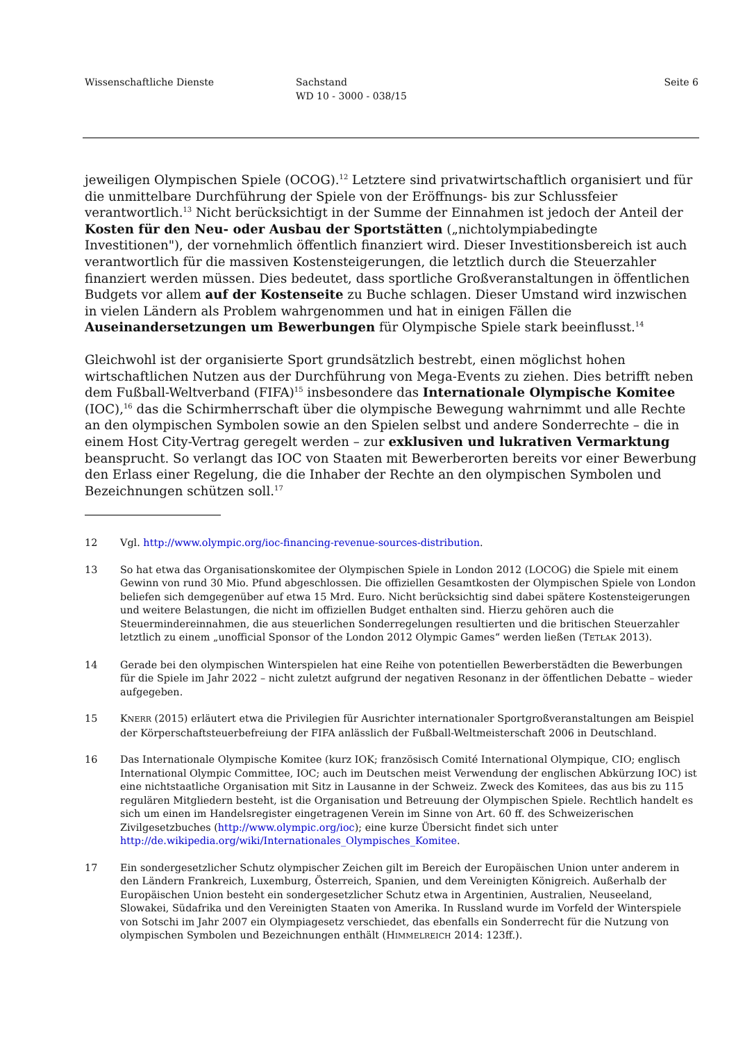Wissenschaftliche Dienste Sachstand
WD 10 - 3000 - 038/15
Seite 6
jeweiligen Olympischen Spiele (OCOG).<sup>12</sup> Letztere sind privatwirtschaftlich organisiert und für die unmittelbare Durchführung der Spiele von der Eröffnungs- bis zur Schlussfeier verantwortlich.<sup>13</sup> Nicht berücksichtigt in der Summe der Einnahmen ist jedoch der Anteil der Kosten für den Neu- oder Ausbau der Sportstätten („nichtolympiabedingte Investitionen"), der vornehmlich öffentlich finanziert wird. Dieser Investitionsbereich ist auch verantwortlich für die massiven Kostensteigerungen, die letztlich durch die Steuerzahler finanziert werden müssen. Dies bedeutet, dass sportliche Großveranstaltungen in öffentlichen Budgets vor allem auf der Kostenseite zu Buche schlagen. Dieser Umstand wird inzwischen in vielen Ländern als Problem wahrgenommen und hat in einigen Fällen die Auseinandersetzungen um Bewerbungen für Olympische Spiele stark beeinflusst.<sup>14</sup>
Gleichwohl ist der organisierte Sport grundsätzlich bestrebt, einen möglichst hohen wirtschaftlichen Nutzen aus der Durchführung von Mega-Events zu ziehen. Dies betrifft neben dem Fußball-Weltverband (FIFA)<sup>15</sup> insbesondere das Internationale Olympische Komitee (IOC),<sup>16</sup> das die Schirmherrschaft über die olympische Bewegung wahrnimmt und alle Rechte an den olympischen Symbolen sowie an den Spielen selbst und andere Sonderrechte – die in einem Host City-Vertrag geregelt werden – zur exklusiven und lukrativen Vermarktung beansprucht. So verlangt das IOC von Staaten mit Bewerberorten bereits vor einer Bewerbung den Erlass einer Regelung, die die Inhaber der Rechte an den olympischen Symbolen und Bezeichnungen schützen soll.<sup>17</sup>
12 Vgl. http://www.olympic.org/ioc-financing-revenue-sources-distribution.
13 So hat etwa das Organisationskomitee der Olympischen Spiele in London 2012 (LOCOG) die Spiele mit einem Gewinn von rund 30 Mio. Pfund abgeschlossen. Die offiziellen Gesamtkosten der Olympischen Spiele von London beliefen sich demgegenüber auf etwa 15 Mrd. Euro. Nicht berücksichtig sind dabei spätere Kostensteigerungen und weitere Belastungen, die nicht im offiziellen Budget enthalten sind. Hierzu gehören auch die Steuermindereinnahmen, die aus steuerlichen Sonderregelungen resultierten und die britischen Steuerzahler letztlich zu einem „unofficial Sponsor of the London 2012 Olympic Games“ werden ließen (TETŁAK 2013).
14 Gerade bei den olympischen Winterspielen hat eine Reihe von potentiellen Bewerberstädten die Bewerbungen für die Spiele im Jahr 2022 – nicht zuletzt aufgrund der negativen Resonanz in der öffentlichen Debatte – wieder aufgegeben.
15 KNERR (2015) erläutert etwa die Privilegien für Ausrichter internationaler Sportgroßveranstaltungen am Beispiel der Körperschaftsteuerbefreiung der FIFA anlässlich der Fußball-Weltmeisterschaft 2006 in Deutschland.
16 Das Internationale Olympische Komitee (kurz IOK; französisch Comité International Olympique, CIO; englisch International Olympic Committee, IOC; auch im Deutschen meist Verwendung der englischen Abkürzung IOC) ist eine nichtstaatliche Organisation mit Sitz in Lausanne in der Schweiz. Zweck des Komitees, das aus bis zu 115 regulären Mitgliedern besteht, ist die Organisation und Betreuung der Olympischen Spiele. Rechtlich handelt es sich um einen im Handelsregister eingetragenen Verein im Sinne von Art. 60 ff. des Schweizerischen Zivilgesetzbuches (http://www.olympic.org/ioc); eine kurze Übersicht findet sich unter http://de.wikipedia.org/wiki/Internationales_Olympisches_Komitee.
17 Ein sondergesetzlicher Schutz olympischer Zeichen gilt im Bereich der Europäischen Union unter anderem in den Ländern Frankreich, Luxemburg, Österreich, Spanien, und dem Vereinigten Königreich. Außerhalb der Europäischen Union besteht ein sondergesetzlicher Schutz etwa in Argentinien, Australien, Neuseeland, Slowakei, Südafrika und den Vereinigten Staaten von Amerika. In Russland wurde im Vorfeld der Winterspiele von Sotschi im Jahr 2007 ein Olympiagesetz verschiedet, das ebenfalls ein Sonderrecht für die Nutzung von olympischen Symbolen und Bezeichnungen enthält (HIMMELREICH 2014: 123ff.).